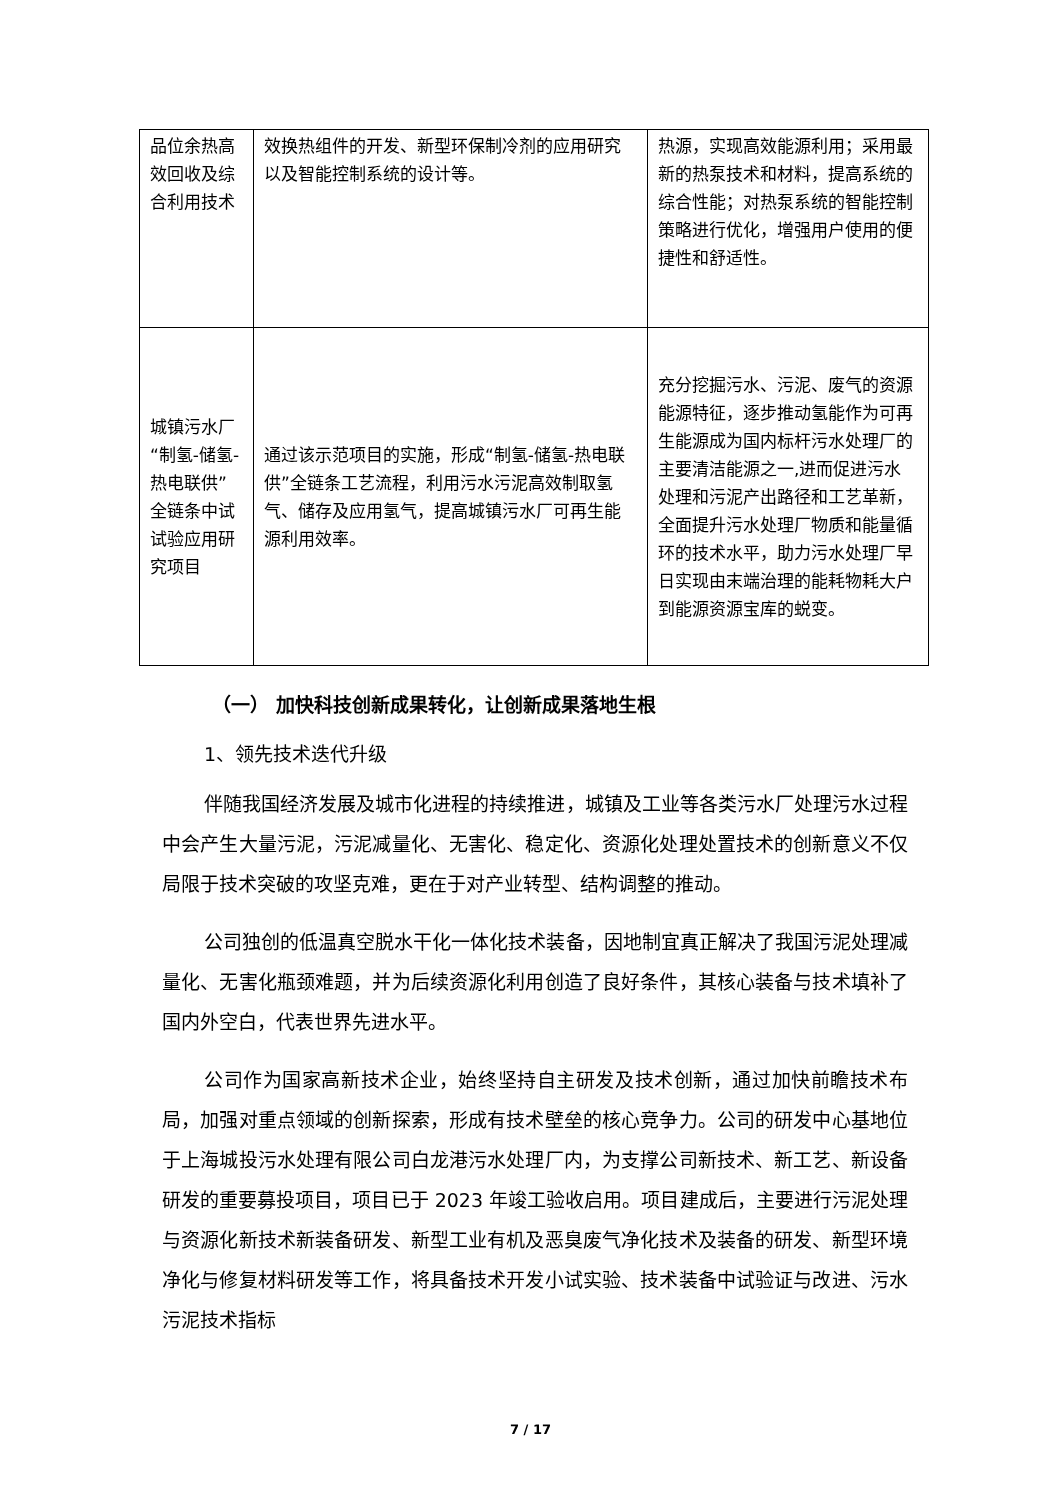| 品位余热高效回收及综合利用技术 | 效换热组件的开发、新型环保制冷剂的应用研究以及智能控制系统的设计等。 | 热源，实现高效能源利用；采用最新的热泵技术和材料，提高系统的综合性能；对热泵系统的智能控制策略进行优化，增强用户使用的便捷性和舒适性。 |
| 城镇污水厂“制氢-储氢-热电联供”全链条中试试验应用研究项目 | 通过该示范项目的实施，形成“制氢-储氢-热电联供”全链条工艺流程，利用污水污泥高效制取氢气、储存及应用氢气，提高城镇污水厂可再生能源利用效率。 | 充分挖掘污水、污泥、废气的资源能源特征，逐步推动氢能作为可再生能源成为国内标杆污水处理厂的主要清洁能源之一,进而促进污水处理和污泥产出路径和工艺革新，全面提升污水处理厂物质和能量循环的技术水平，助力污水处理厂早日实现由末端治理的能耗物耗大户到能源资源宝库的蜕变。 |
（一） 加快科技创新成果转化，让创新成果落地生根
1、领先技术迭代升级
伴随我国经济发展及城市化进程的持续推进，城镇及工业等各类污水厂处理污水过程中会产生大量污泥，污泥减量化、无害化、稳定化、资源化处理处置技术的创新意义不仅局限于技术突破的攻坚克难，更在于对产业转型、结构调整的推动。
公司独创的低温真空脱水干化一体化技术装备，因地制宜真正解决了我国污泥处理减量化、无害化瓶颈难题，并为后续资源化利用创造了良好条件，其核心装备与技术填补了国内外空白，代表世界先进水平。
公司作为国家高新技术企业，始终坚持自主研发及技术创新，通过加快前瞻技术布局，加强对重点领域的创新探索，形成有技术壁垒的核心竞争力。公司的研发中心基地位于上海城投污水处理有限公司白龙港污水处理厂内，为支撑公司新技术、新工艺、新设备研发的重要募投项目，项目已于 2023 年竣工验收启用。项目建成后，主要进行污泥处理与资源化新技术新装备研发、新型工业有机及恶臭废气净化技术及装备的研发、新型环境净化与修复材料研发等工作，将具备技术开发小试实验、技术装备中试验证与改进、污水污泥技术指标
7 / 17